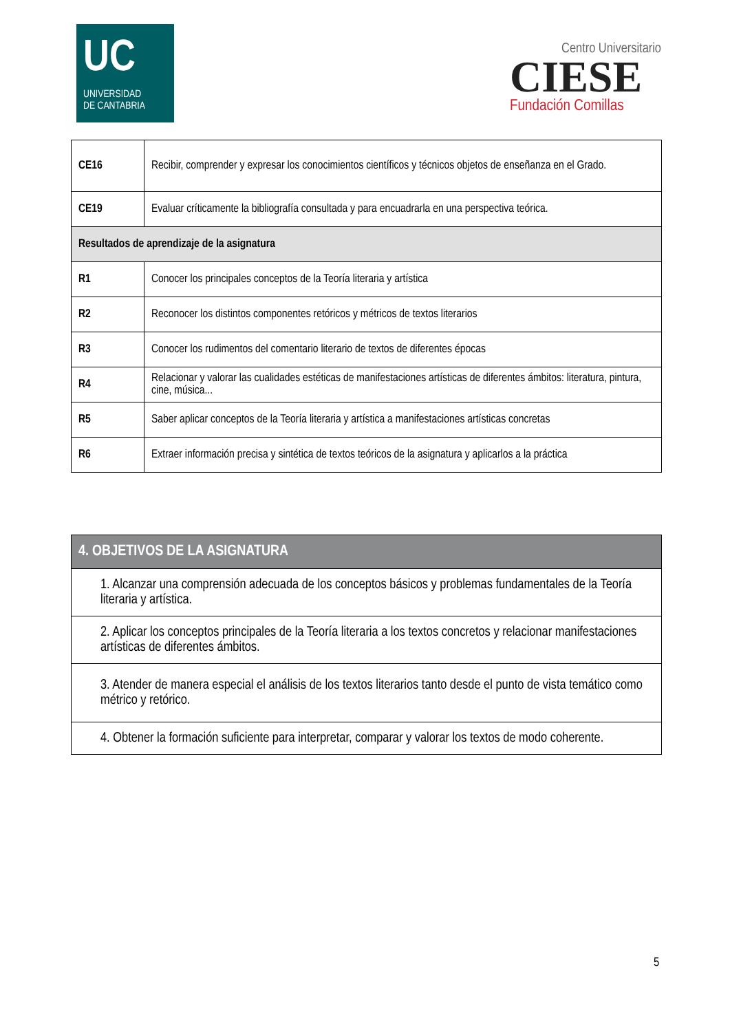UC
UNIVERSIDAD
DE CANTABRIA
Centro Universitario
CIESE
Fundación Comillas
| CE16 | Recibir, comprender y expresar los conocimientos científicos y técnicos objetos de enseñanza en el Grado. |
| CE19 | Evaluar críticamente la bibliografía consultada y para encuadrarla en una perspectiva teórica. |
| Resultados de aprendizaje de la asignatura | |
| R1 | Conocer los principales conceptos de la Teoría literaria y artística |
| R2 | Reconocer los distintos componentes retóricos y métricos de textos literarios |
| R3 | Conocer los rudimentos del comentario literario de textos de diferentes épocas |
| R4 | Relacionar y valorar las cualidades estéticas de manifestaciones artísticas de diferentes ámbitos: literatura, pintura, cine, música... |
| R5 | Saber aplicar conceptos de la Teoría literaria y artística a manifestaciones artísticas concretas |
| R6 | Extraer información precisa y sintética de textos teóricos de la asignatura y aplicarlos a la práctica |
| 4. OBJETIVOS DE LA ASIGNATURA |
| --- |
| 1. Alcanzar una comprensión adecuada de los conceptos básicos y problemas fundamentales de la Teoría literaria y artística. |
| 2. Aplicar los conceptos principales de la Teoría literaria a los textos concretos y relacionar manifestaciones artísticas de diferentes ámbitos. |
| 3. Atender de manera especial el análisis de los textos literarios tanto desde el punto de vista temático como métrico y retórico. |
| 4. Obtener la formación suficiente para interpretar, comparar y valorar los textos de modo coherente. |
5